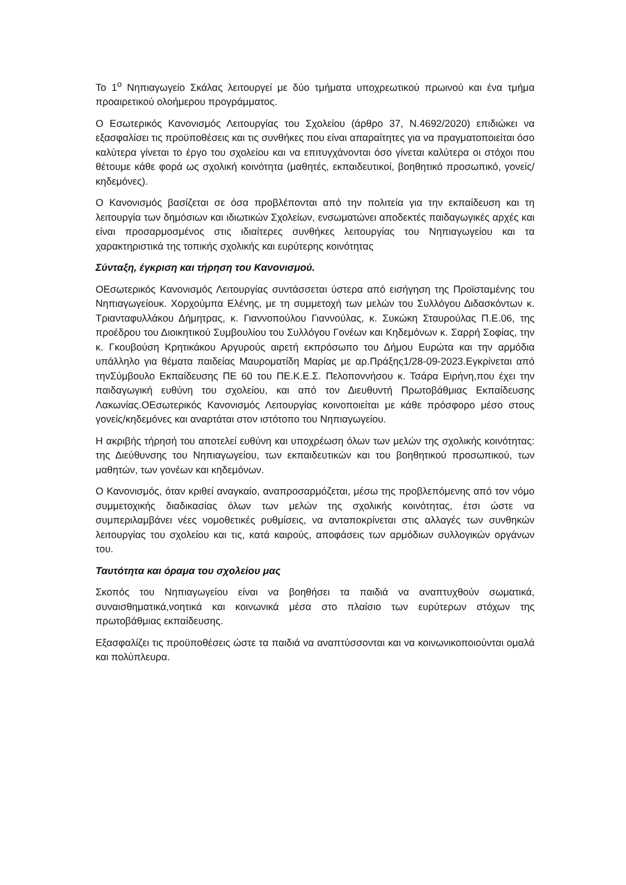Το 1<sup>ο</sup> Νηπιαγωγείο Σκάλας λειτουργεί με δύο τμήματα υποχρεωτικού πρωινού και ένα τμήμα προαιρετικού ολοήμερου προγράμματος.
Ο Εσωτερικός Κανονισμός Λειτουργίας του Σχολείου (άρθρο 37, Ν.4692/2020) επιδιώκει να εξασφαλίσει τις προϋποθέσεις και τις συνθήκες που είναι απαραίτητες για να πραγματοποιείται όσο καλύτερα γίνεται το έργο του σχολείου και να επιτυγχάνονται όσο γίνεται καλύτερα οι στόχοι που θέτουμε κάθε φορά ως σχολική κοινότητα (μαθητές, εκπαιδευτικοί, βοηθητικό προσωπικό, γονείς/κηδεμόνες).
Ο Κανονισμός βασίζεται σε όσα προβλέπονται από την πολιτεία για την εκπαίδευση και τη λειτουργία των δημόσιων και ιδιωτικών Σχολείων, ενσωματώνει αποδεκτές παιδαγωγικές αρχές και είναι προσαρμοσμένος στις ιδιαίτερες συνθήκες λειτουργίας του Νηπιαγωγείου και τα χαρακτηριστικά της τοπικής σχολικής και ευρύτερης κοινότητας
Σύνταξη, έγκριση και τήρηση του Κανονισμού.
ΟΕσωτερικός Κανονισμός Λειτουργίας συντάσσεται ύστερα από εισήγηση της Προϊσταμένης του Νηπιαγωγείουκ. Χορχούμπα Ελένης, με τη συμμετοχή των μελών του Συλλόγου Διδασκόντων κ. Τριανταφυλλάκου Δήμητρας, κ. Γιαννοπούλου Γιαννούλας, κ. Συκώκη Σταυρούλας Π.Ε.06, της προέδρου του Διοικητικού Συμβουλίου του Συλλόγου Γονέων και Κηδεμόνων κ. Σαρρή Σοφίας, την κ. Γκουβούση Κρητικάκου Αργυρούς αιρετή εκπρόσωπο του Δήμου Ευρώτα και την αρμόδια υπάλληλο για θέματα παιδείας Μαυροματίδη Μαρίας με αρ.Πράξης1/28-09-2023.Εγκρίνεται από τηνΣύμβουλο Εκπαίδευσης ΠΕ 60 του ΠΕ.Κ.Ε.Σ. Πελοποννήσου κ. Τσάρα Ειρήνη,που έχει την παιδαγωγική ευθύνη του σχολείου, και από τον Διευθυντή Πρωτοβάθμιας Εκπαίδευσης Λακωνίας.ΟΕσωτερικός Κανονισμός Λειτουργίας κοινοποιείται με κάθε πρόσφορο μέσο στους γονείς/κηδεμόνες και αναρτάται στον ιστότοπο του Νηπιαγωγείου.
Η ακριβής τήρησή του αποτελεί ευθύνη και υποχρέωση όλων των μελών της σχολικής κοινότητας: της Διεύθυνσης του Νηπιαγωγείου, των εκπαιδευτικών και του βοηθητικού προσωπικού, των μαθητών, των γονέων και κηδεμόνων.
Ο Κανονισμός, όταν κριθεί αναγκαίο, αναπροσαρμόζεται, μέσω της προβλεπόμενης από τον νόμο συμμετοχικής διαδικασίας όλων των μελών της σχολικής κοινότητας, έτσι ώστε να συμπεριλαμβάνει νέες νομοθετικές ρυθμίσεις, να ανταποκρίνεται στις αλλαγές των συνθηκών λειτουργίας του σχολείου και τις, κατά καιρούς, αποφάσεις των αρμόδιων συλλογικών οργάνων του.
Ταυτότητα και όραμα του σχολείου μας
Σκοπός του Νηπιαγωγείου είναι να βοηθήσει τα παιδιά να αναπτυχθούν σωματικά, συναισθηματικά,νοητικά και κοινωνικά μέσα στο πλαίσιο των ευρύτερων στόχων της πρωτοβάθμιας εκπαίδευσης.
Εξασφαλίζει τις προϋποθέσεις ώστε τα παιδιά να αναπτύσσονται και να κοινωνικοποιούνται ομαλά και πολύπλευρα.